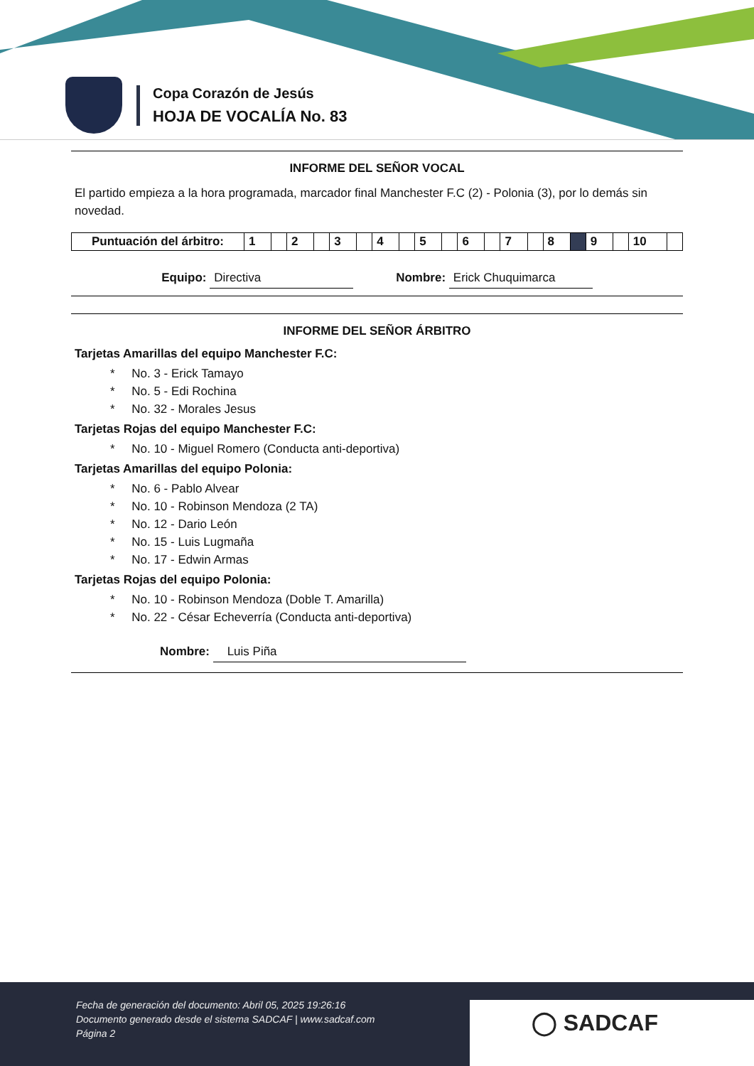Copa Corazón de Jesús
HOJA DE VOCALÍA No. 83
INFORME DEL SEÑOR VOCAL
El partido empieza a la hora programada, marcador final Manchester F.C (2) - Polonia (3), por lo demás sin novedad.
| Puntuación del árbitro: | 1 | | 2 | | 3 | | 4 | | 5 | | 6 | | 7 | | 8 | | 9 | | 10 | |
Equipo: Directiva Nombre: Erick Chuquimarca
INFORME DEL SEÑOR ÁRBITRO
Tarjetas Amarillas del equipo Manchester F.C:
* No. 3 - Erick Tamayo
* No. 5 - Edi Rochina
* No. 32 - Morales Jesus
Tarjetas Rojas del equipo Manchester F.C:
* No. 10 - Miguel Romero (Conducta anti-deportiva)
Tarjetas Amarillas del equipo Polonia:
* No. 6 - Pablo Alvear
* No. 10 - Robinson Mendoza (2 TA)
* No. 12 - Dario León
* No. 15 - Luis Lugmaña
* No. 17 - Edwin Armas
Tarjetas Rojas del equipo Polonia:
* No. 10 - Robinson Mendoza (Doble T. Amarilla)
* No. 22 - César Echeverría (Conducta anti-deportiva)
Nombre: Luis Piña
Fecha de generación del documento: Abril 05, 2025 19:26:16
Documento generado desde el sistema SADCAF | www.sadcaf.com
Página 2
◯ SADCAF